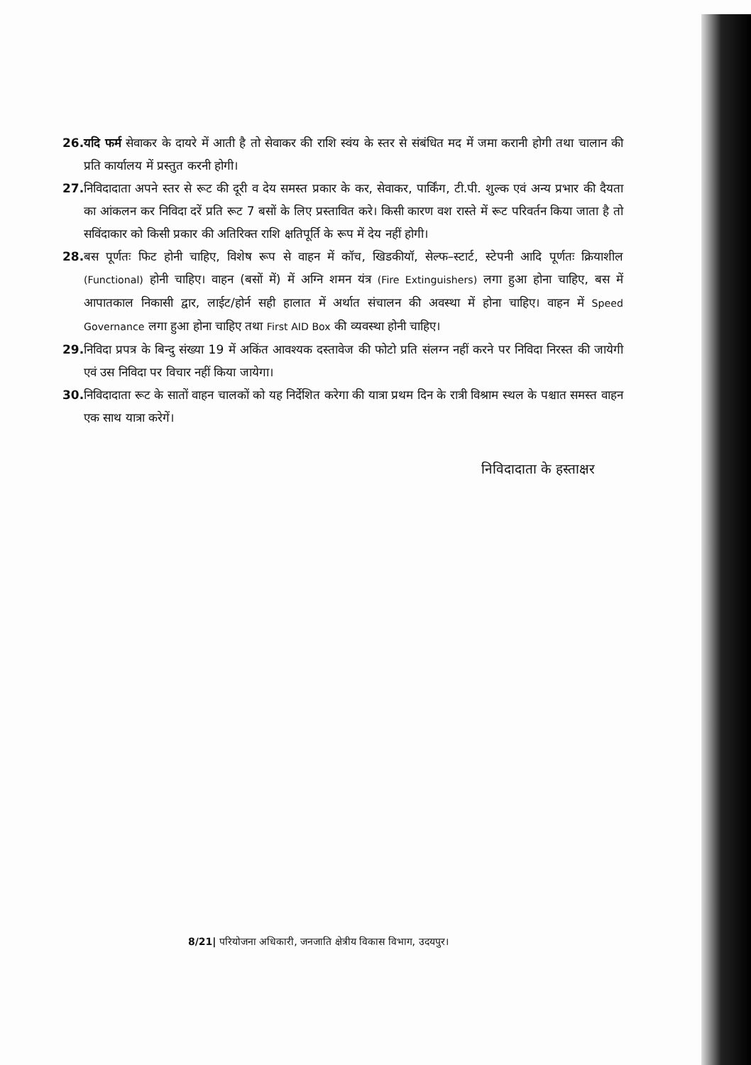26.
यदि फर्म सेवाकर के दायरे में आती है तो सेवाकर की राशि स्वंय के स्तर से संबंधित मद में जमा करानी होगी तथा चालान की प्रति कार्यालय में प्रस्तुत करनी होगी।
27.
निविदादाता अपने स्तर से रूट की दूरी व देय समस्त प्रकार के कर, सेवाकर, पार्किंग, टी.पी. शुल्क एवं अन्य प्रभार की दैयता का आंकलन कर निविदा दरें प्रति रूट 7 बसों के लिए प्रस्तावित करे। किसी कारण वश रास्ते में रूट परिवर्तन किया जाता है तो सविंदाकार को किसी प्रकार की अतिरिक्त राशि क्षतिपूर्ति के रूप में देय नहीं होगी।
28.
बस पूर्णतः फिट होनी चाहिए, विशेष रूप से वाहन में कॉच, खिडकीयॉ, सेल्फ–स्टार्ट, स्टेपनी आदि पूर्णतः क्रियाशील (Functional) होनी चाहिए। वाहन (बसों में) में अग्नि शमन यंत्र (Fire Extinguishers) लगा हुआ होना चाहिए, बस में आपातकाल निकासी द्वार, लाईट/होर्न सही हालात में अर्थात संचालन की अवस्था में होना चाहिए। वाहन में Speed Governance लगा हुआ होना चाहिए तथा First AID Box की व्यवस्था होनी चाहिए।
29.
निविदा प्रपत्र के बिन्दु संख्या 19 में अकिंत आवश्यक दस्तावेज की फोटो प्रति संलग्न नहीं करने पर निविदा निरस्त की जायेगी एवं उस निविदा पर विचार नहीं किया जायेगा।
30.
निविदादाता रूट के सातों वाहन चालकों को यह निर्देशित करेगा की यात्रा प्रथम दिन के रात्री विश्राम स्थल के पश्चात समस्त वाहन एक साथ यात्रा करेगें।
निविदादाता के हस्ताक्षर
8/21| परियोजना अधिकारी, जनजाति क्षेत्रीय विकास विभाग, उदयपुर।